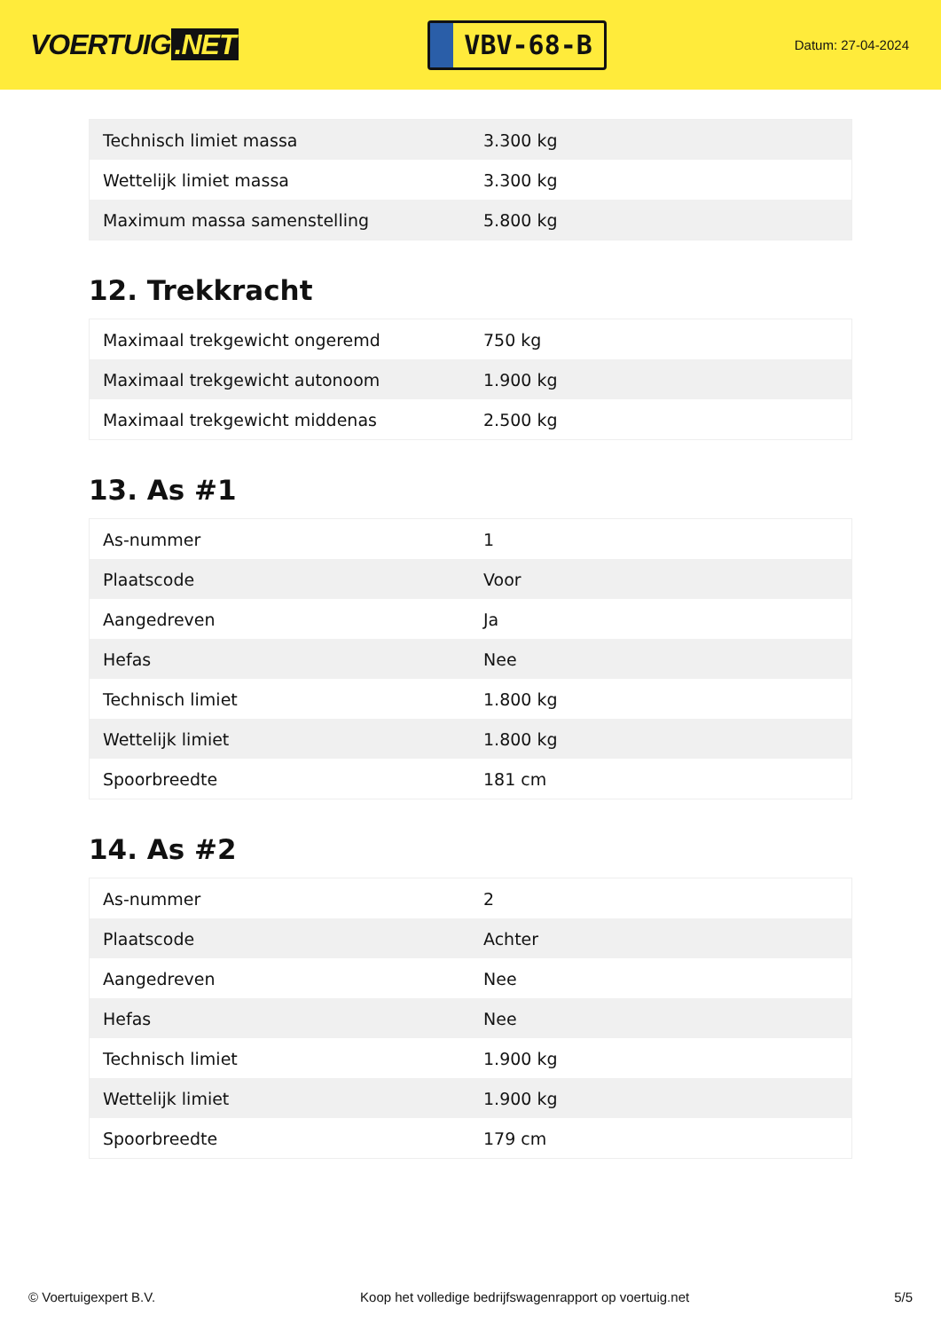VOERTUIG.NET
VBV-68-B
Datum: 27-04-2024
| Technisch limiet massa | 3.300 kg |
| Wettelijk limiet massa | 3.300 kg |
| Maximum massa samenstelling | 5.800 kg |
12. Trekkracht
| Maximaal trekgewicht ongeremd | 750 kg |
| Maximaal trekgewicht autonoom | 1.900 kg |
| Maximaal trekgewicht middenas | 2.500 kg |
13. As #1
| As-nummer | 1 |
| Plaatscode | Voor |
| Aangedreven | Ja |
| Hefas | Nee |
| Technisch limiet | 1.800 kg |
| Wettelijk limiet | 1.800 kg |
| Spoorbreedte | 181 cm |
14. As #2
| As-nummer | 2 |
| Plaatscode | Achter |
| Aangedreven | Nee |
| Hefas | Nee |
| Technisch limiet | 1.900 kg |
| Wettelijk limiet | 1.900 kg |
| Spoorbreedte | 179 cm |
© Voertuigexpert B.V. Koop het volledige bedrijfswagenrapport op voertuig.net 5/5